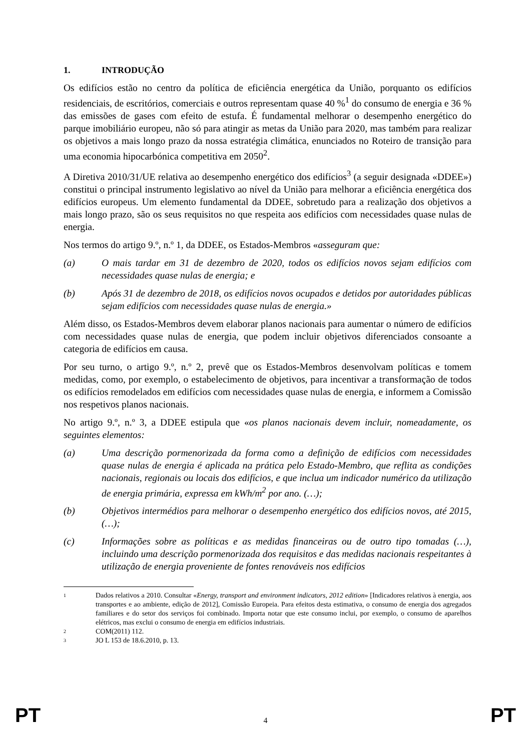1. INTRODUÇÃO
Os edifícios estão no centro da política de eficiência energética da União, porquanto os edifícios residenciais, de escritórios, comerciais e outros representam quase 40 %<sup>1</sup> do consumo de energia e 36 % das emissões de gases com efeito de estufa. É fundamental melhorar o desempenho energético do parque imobiliário europeu, não só para atingir as metas da União para 2020, mas também para realizar os objetivos a mais longo prazo da nossa estratégia climática, enunciados no Roteiro de transição para uma economia hipocarbónica competitiva em 2050<sup>2</sup>.
A Diretiva 2010/31/UE relativa ao desempenho energético dos edifícios<sup>3</sup> (a seguir designada «DDEE») constitui o principal instrumento legislativo ao nível da União para melhorar a eficiência energética dos edifícios europeus. Um elemento fundamental da DDEE, sobretudo para a realização dos objetivos a mais longo prazo, são os seus requisitos no que respeita aos edifícios com necessidades quase nulas de energia.
Nos termos do artigo 9.º, n.º 1, da DDEE, os Estados-Membros «asseguram que:
(a) O mais tardar em 31 de dezembro de 2020, todos os edifícios novos sejam edifícios com necessidades quase nulas de energia; e
(b) Após 31 de dezembro de 2018, os edifícios novos ocupados e detidos por autoridades públicas sejam edifícios com necessidades quase nulas de energia.»
Além disso, os Estados-Membros devem elaborar planos nacionais para aumentar o número de edifícios com necessidades quase nulas de energia, que podem incluir objetivos diferenciados consoante a categoria de edifícios em causa.
Por seu turno, o artigo 9.º, n.º 2, prevê que os Estados-Membros desenvolvam políticas e tomem medidas, como, por exemplo, o estabelecimento de objetivos, para incentivar a transformação de todos os edifícios remodelados em edifícios com necessidades quase nulas de energia, e informem a Comissão nos respetivos planos nacionais.
No artigo 9.º, n.º 3, a DDEE estipula que «os planos nacionais devem incluir, nomeadamente, os seguintes elementos:
(a) Uma descrição pormenorizada da forma como a definição de edifícios com necessidades quase nulas de energia é aplicada na prática pelo Estado-Membro, que reflita as condições nacionais, regionais ou locais dos edifícios, e que inclua um indicador numérico da utilização de energia primária, expressa em kWh/m<sup>2</sup> por ano. (…);
(b) Objetivos intermédios para melhorar o desempenho energético dos edifícios novos, até 2015, (…);
(c) Informações sobre as políticas e as medidas financeiras ou de outro tipo tomadas (…), incluindo uma descrição pormenorizada dos requisitos e das medidas nacionais respeitantes à utilização de energia proveniente de fontes renováveis nos edifícios
1 Dados relativos a 2010. Consultar «Energy, transport and environment indicators, 2012 edition» [Indicadores relativos à energia, aos transportes e ao ambiente, edição de 2012], Comissão Europeia. Para efeitos desta estimativa, o consumo de energia dos agregados familiares e do setor dos serviços foi combinado. Importa notar que este consumo inclui, por exemplo, o consumo de aparelhos elétricos, mas exclui o consumo de energia em edifícios industriais.
2 COM(2011) 112.
3 JO L 153 de 18.6.2010, p. 13.
PT 4 PT